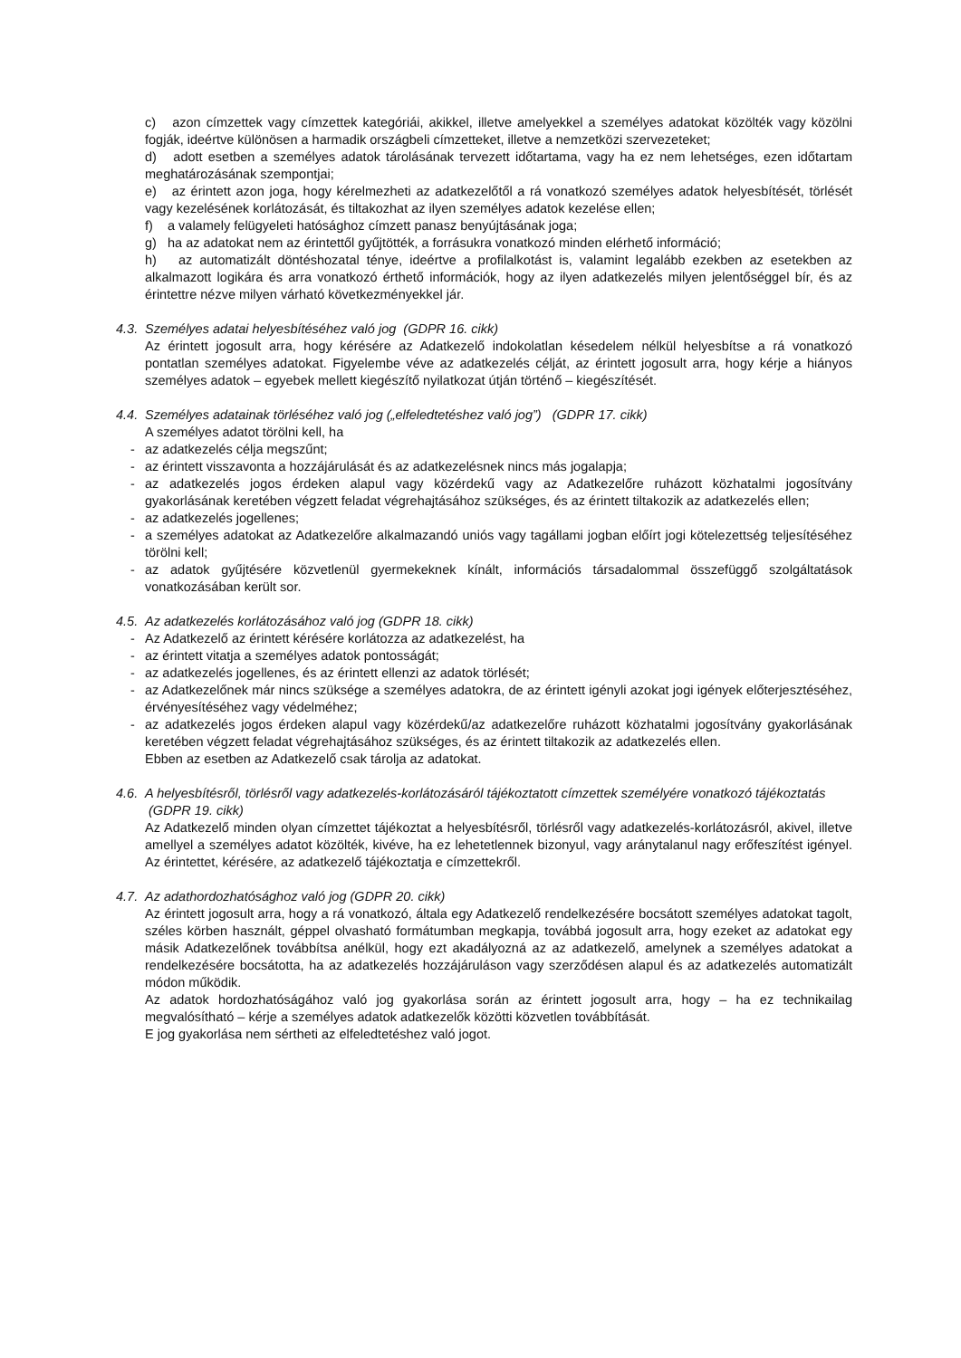c) azon címzettek vagy címzettek kategóriái, akikkel, illetve amelyekkel a személyes adatokat közölték vagy közölni fogják, ideértve különösen a harmadik országbeli címzetteket, illetve a nemzetközi szervezeteket;
d) adott esetben a személyes adatok tárolásának tervezett időtartama, vagy ha ez nem lehetséges, ezen időtartam meghatározásának szempontjai;
e) az érintett azon joga, hogy kérelmezheti az adatkezelőtől a rá vonatkozó személyes adatok helyesbítését, törlését vagy kezelésének korlátozását, és tiltakozhat az ilyen személyes adatok kezelése ellen;
f) a valamely felügyeleti hatósághoz címzett panasz benyújtásának joga;
g) ha az adatokat nem az érintettől gyűjtötték, a forrásukra vonatkozó minden elérhető információ;
h) az automatizált döntéshozatal ténye, ideértve a profilalkotást is, valamint legalább ezekben az esetekben az alkalmazott logikára és arra vonatkozó érthető információk, hogy az ilyen adatkezelés milyen jelentőséggel bír, és az érintettre nézve milyen várható következményekkel jár.
4.3. Személyes adatai helyesbítéséhez való jog (GDPR 16. cikk)
Az érintett jogosult arra, hogy kérésére az Adatkezelő indokolatlan késedelem nélkül helyesbítse a rá vonatkozó pontatlan személyes adatokat. Figyelembe véve az adatkezelés célját, az érintett jogosult arra, hogy kérje a hiányos személyes adatok – egyebek mellett kiegészítő nyilatkozat útján történő – kiegészítését.
4.4. Személyes adatainak törléséhez való jog („elfeledtetéshez való jog”) (GDPR 17. cikk)
A személyes adatot törölni kell, ha
- az adatkezelés célja megszűnt;
- az érintett visszavonta a hozzájárulását és az adatkezelésnek nincs más jogalapja;
- az adatkezelés jogos érdeken alapul vagy közérdekű vagy az Adatkezelőre ruházott közhatalmi jogosítvány gyakorlásának keretében végzett feladat végrehajtásához szükséges, és az érintett tiltakozik az adatkezelés ellen;
- az adatkezelés jogellenes;
- a személyes adatokat az Adatkezelőre alkalmazandó uniós vagy tagállami jogban előírt jogi kötelezettség teljesítéséhez törölni kell;
- az adatok gyűjtésére közvetlenül gyermekeknek kínált, információs társadalommal összefüggő szolgáltatások vonatkozásában került sor.
4.5. Az adatkezelés korlátozásához való jog (GDPR 18. cikk)
- Az Adatkezelő az érintett kérésére korlátozza az adatkezelést, ha
- az érintett vitatja a személyes adatok pontosságát;
- az adatkezelés jogellenes, és az érintett ellenzi az adatok törlését;
- az Adatkezelőnek már nincs szüksége a személyes adatokra, de az érintett igényli azokat jogi igények előterjesztéséhez, érvényesítéséhez vagy védelméhez;
- az adatkezelés jogos érdeken alapul vagy közérdekű/az adatkezelőre ruházott közhatalmi jogosítvány gyakorlásának keretében végzett feladat végrehajtásához szükséges, és az érintett tiltakozik az adatkezelés ellen.
Ebben az esetben az Adatkezelő csak tárolja az adatokat.
4.6. A helyesbítésről, törlésről vagy adatkezelés-korlátozásáról tájékoztatott címzettek személyére vonatkozó tájékoztatás (GDPR 19. cikk)
Az Adatkezelő minden olyan címzettet tájékoztat a helyesbítésről, törlésről vagy adatkezelés-korlátozásról, akivel, illetve amellyel a személyes adatot közölték, kivéve, ha ez lehetetlennek bizonyul, vagy aránytalanul nagy erőfeszítést igényel. Az érintettet, kérésére, az adatkezelő tájékoztatja e címzettekről.
4.7. Az adathordozhatósághoz való jog (GDPR 20. cikk)
Az érintett jogosult arra, hogy a rá vonatkozó, általa egy Adatkezelő rendelkezésére bocsátott személyes adatokat tagolt, széles körben használt, géppel olvasható formátumban megkapja, továbbá jogosult arra, hogy ezeket az adatokat egy másik Adatkezelőnek továbbítsa anélkül, hogy ezt akadályozná az az adatkezelő, amelynek a személyes adatokat a rendelkezésére bocsátotta, ha az adatkezelés hozzájáruláson vagy szerződésen alapul és az adatkezelés automatizált módon működik.
Az adatok hordozhatóságához való jog gyakorlása során az érintett jogosult arra, hogy – ha ez technikailag megvalósítható – kérje a személyes adatok adatkezelők közötti közvetlen továbbítását.
E jog gyakorlása nem sértheti az elfeledtetéshez való jogot.